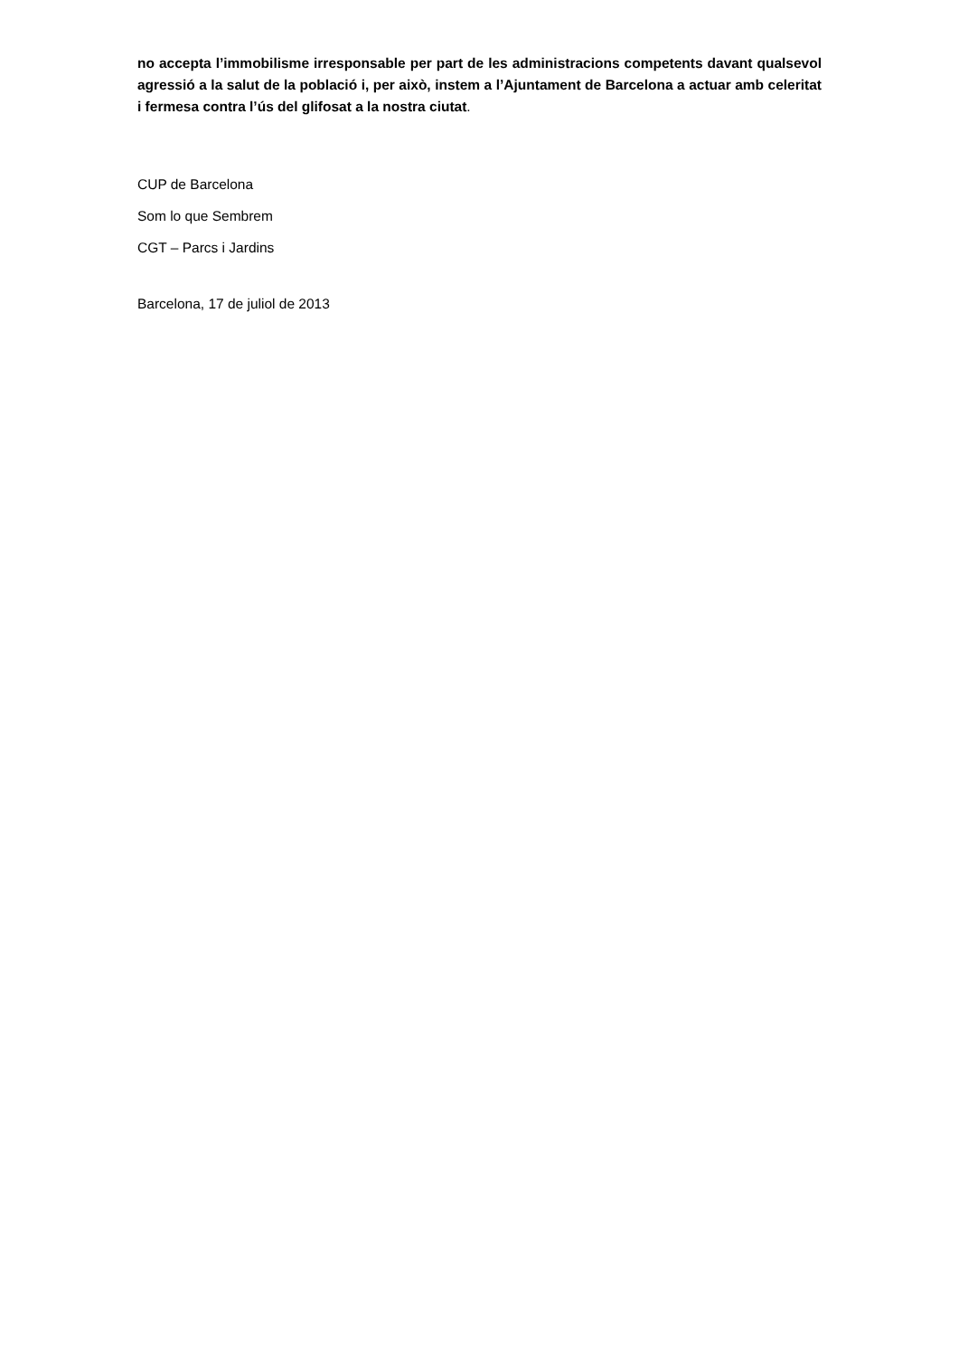no accepta l’immobilisme irresponsable per part de les administracions competents davant qualsevol agressió a la salut de la població i, per això, instem a l’Ajuntament de Barcelona a actuar amb celeritat i fermesa contra l’ús del glifosat a la nostra ciutat.
CUP de Barcelona
Som lo que Sembrem
CGT – Parcs i Jardins
Barcelona, 17 de juliol de 2013